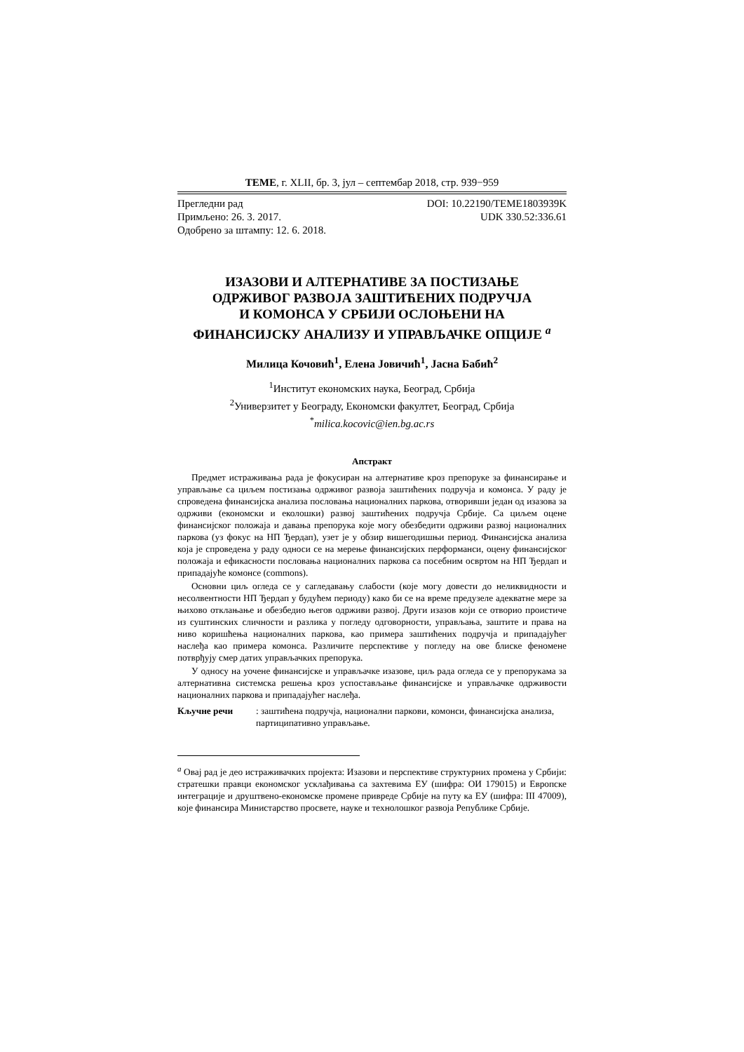TEME, г. XLII, бр. 3, јул – септембар 2018, стр. 939−959
Прегледни рад DOI: 10.22190/TEME1803939K
Примљено: 26. 3. 2017. UDK 330.52:336.61
Одобрено за штампу: 12. 6. 2018.
ИЗАЗОВИ И АЛТЕРНАТИВЕ ЗА ПОСТИЗАЊЕ
ОДРЖИВОГ РАЗВОЈА ЗАШТИЋЕНИХ ПОДРУЧЈА
И КОМОНСА У СРБИЈИ ОСЛОЊЕНИ НА
ФИНАНСИЈСКУ АНАЛИЗУ И УПРАВЉАЧКЕ ОПЦИЈЕ <sup>a</sup>
Милица Кочовић<sup>1</sup>, Елена Јовичић<sup>1</sup>, Јасна Бабић<sup>2</sup>
<sup>1</sup> Институт економских наука, Београд, Србија
<sup>2</sup> Универзитет у Београду, Економски факултет, Београд, Србија
<sup>*</sup> milica.kocovic@ien.bg.ac.rs
Апстракт
Предмет истраживања рада је фокусиран на алтернативе кроз препоруке за финансирање и управљање са циљем постизања одрживог развоја заштићених подручја и комонса. У раду је спроведена финансијска анализа пословања националних паркова, отворивши један од изазова за одрживи (економски и еколошки) развој заштићених подручја Србије. Са циљем оцене финансијског положаја и давања препорука које могу обезбедити одрживи развој националних паркова (уз фокус на НП Ђердап), узет је у обзир вишегодишњи период. Финансијска анализа која је спроведена у раду односи се на мерење финансијских перформанси, оцену финансијског положаја и ефикасности пословања националних паркова са посебним освртом на НП Ђердап и припадајуће комонсе (commons).
Основни циљ огледа се у сагледавању слабости (које могу довести до неликвидности и несолвентности НП Ђердап у будућем периоду) како би се на време предузеле адекватне мере за њихово отклањање и обезбедио његов одрживи развој. Други изазов који се отворио проистиче из суштинских сличности и разлика у погледу одговорности, управљања, заштите и права на ниво коришћења националних паркова, као примера заштићених подручја и припадајућег наслеђа као примера комонса. Различите перспективе у погледу на ове блиске феномене потврђују смер датих управљачких препорука.
У односу на уочене финансијске и управљачке изазове, циљ рада огледа се у препорукама за алтернативна системска решења кроз успостављање финансијске и управљачке одрживости националних паркова и припадајућег наслеђа.
Кључне речи: заштићена подручја, национални паркови, комонси, финансијска анализа, партиципативно управљање.
<sup>a</sup> Овај рад је део истраживачких пројекта: Изазови и перспективе структурних промена у Србији: стратешки правци економског усклађивања са захтевима ЕУ (шифра: ОИ 179015) и Европске интеграције и друштвено-економске промене привреде Србије на путу ка ЕУ (шифра: III 47009), које финансира Министарство просвете, науке и технолошког развоја Републике Србије.